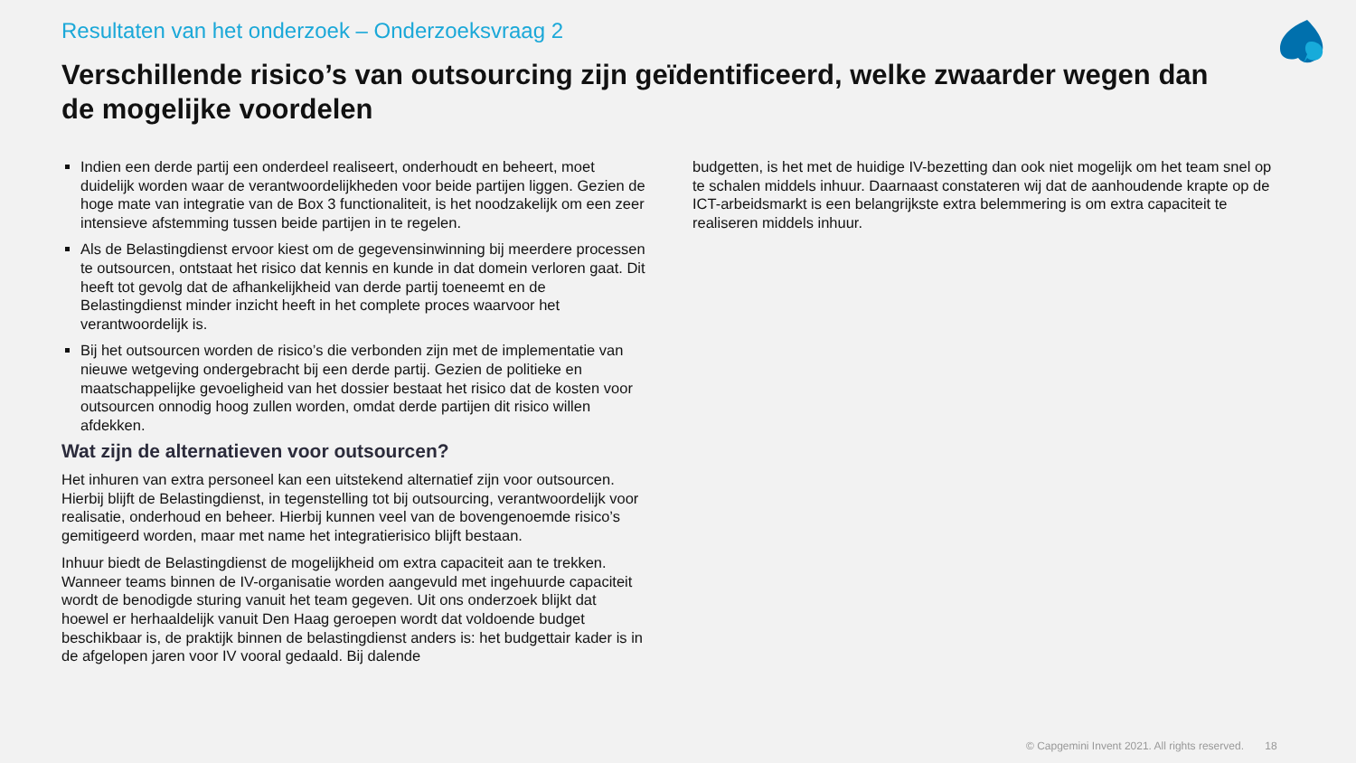Resultaten van het onderzoek – Onderzoeksvraag 2
Verschillende risico’s van outsourcing zijn geïdentificeerd, welke zwaarder wegen dan de mogelijke voordelen
Indien een derde partij een onderdeel realiseert, onderhoudt en beheert, moet duidelijk worden waar de verantwoordelijkheden voor beide partijen liggen. Gezien de hoge mate van integratie van de Box 3 functionaliteit, is het noodzakelijk om een zeer intensieve afstemming tussen beide partijen in te regelen.
Als de Belastingdienst ervoor kiest om de gegevensinwinning bij meerdere processen te outsourcen, ontstaat het risico dat kennis en kunde in dat domein verloren gaat. Dit heeft tot gevolg dat de afhankelijkheid van derde partij toeneemt en de Belastingdienst minder inzicht heeft in het complete proces waarvoor het verantwoordelijk is.
Bij het outsourcen worden de risico’s die verbonden zijn met de implementatie van nieuwe wetgeving ondergebracht bij een derde partij. Gezien de politieke en maatschappelijke gevoeligheid van het dossier bestaat het risico dat de kosten voor outsourcen onnodig hoog zullen worden, omdat derde partijen dit risico willen afdekken.
Wat zijn de alternatieven voor outsourcen?
Het inhuren van extra personeel kan een uitstekend alternatief zijn voor outsourcen. Hierbij blijft de Belastingdienst, in tegenstelling tot bij outsourcing, verantwoordelijk voor realisatie, onderhoud en beheer. Hierbij kunnen veel van de bovengenoemde risico’s gemitigeerd worden, maar met name het integratierisico blijft bestaan.
Inhuur biedt de Belastingdienst de mogelijkheid om extra capaciteit aan te trekken. Wanneer teams binnen de IV-organisatie worden aangevuld met ingehuurde capaciteit wordt de benodigde sturing vanuit het team gegeven. Uit ons onderzoek blijkt dat hoewel er herhaaldelijk vanuit Den Haag geroepen wordt dat voldoende budget beschikbaar is, de praktijk binnen de belastingdienst anders is: het budgettair kader is in de afgelopen jaren voor IV vooral gedaald. Bij dalende
budgetten, is het met de huidige IV-bezetting dan ook niet mogelijk om het team snel op te schalen middels inhuur. Daarnaast constateren wij dat de aanhoudende krapte op de ICT-arbeidsmarkt is een belangrijkste extra belemmering is om extra capaciteit te realiseren middels inhuur.
© Capgemini Invent 2021. All rights reserved. 18